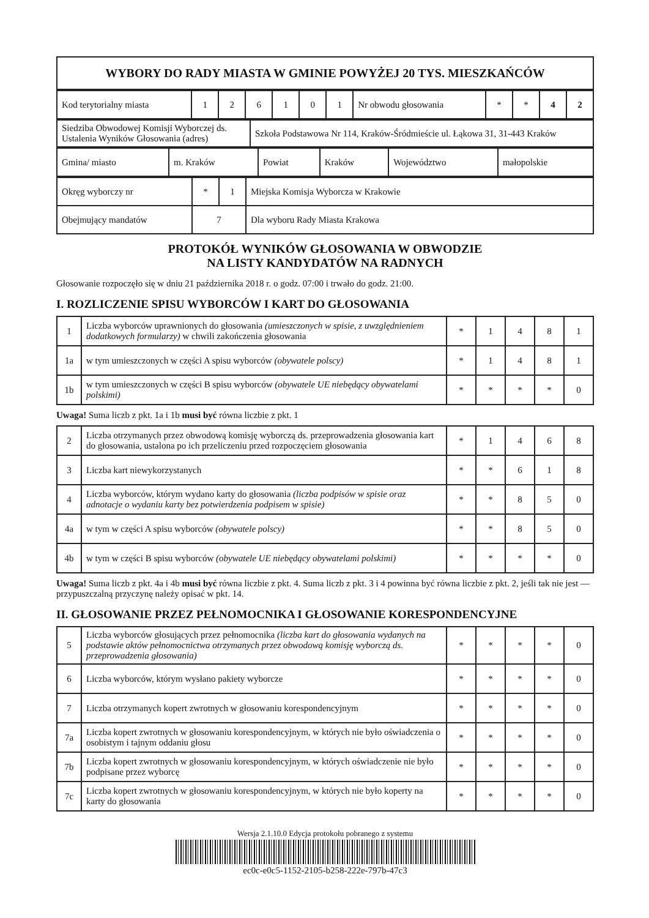| WYBORY DO RADY MIASTA W GMINIE POWYŻEJ 20 TYS. MIESZKAŃCÓW |
| Kod terytorialny miasta | 1 | 2 | 6 | 1 | 0 | 1 | Nr obwodu głosowania | * | * | 4 | 2 |
| Siedziba Obwodowej Komisji Wyborczej ds. Ustalenia Wyników Głosowania (adres) | Szkoła Podstawowa Nr 114, Kraków-Śródmieście ul. Łąkowa 31, 31-443 Kraków |
| Gmina/ miasto | m. Kraków | Powiat | Kraków | Województwo | małopolskie |
| Okręg wyborczy nr | * | 1 | Miejska Komisja Wyborcza w Krakowie |
| Obejmujący mandatów | 7 | | Dla wyboru Rady Miasta Krakowa |
PROTOKÓŁ WYNIKÓW GŁOSOWANIA W OBWODZIE
NA LISTY KANDYDATÓW NA RADNYCH
Głosowanie rozpoczęło się w dniu 21 października 2018 r. o godz. 07:00 i trwało do godz. 21:00.
I. ROZLICZENIE SPISU WYBORCÓW I KART DO GŁOSOWANIA
| 1 | Liczba wyborców uprawnionych do głosowania (umieszczonych w spisie, z uwzględnieniem dodatkowych formularzy) w chwili zakończenia głosowania | * | 1 | 4 | 8 | 1 |
| 1a | w tym umieszczonych w części A spisu wyborców (obywatele polscy) | * | 1 | 4 | 8 | 1 |
| 1b | w tym umieszczonych w części B spisu wyborców (obywatele UE niebędący obywatelami polskimi) | * | * | * | * | 0 |
Uwaga! Suma liczb z pkt. 1a i 1b musi być równa liczbie z pkt. 1
| 2 | Liczba otrzymanych przez obwodową komisję wyborczą ds. przeprowadzenia głosowania kart do głosowania, ustalona po ich przeliczeniu przed rozpoczęciem głosowania | * | 1 | 4 | 6 | 8 |
| 3 | Liczba kart niewykorzystanych | * | * | 6 | 1 | 8 |
| 4 | Liczba wyborców, którym wydano karty do głosowania (liczba podpisów w spisie oraz adnotacje o wydaniu karty bez potwierdzenia podpisem w spisie) | * | * | 8 | 5 | 0 |
| 4a | w tym w części A spisu wyborców (obywatele polscy) | * | * | 8 | 5 | 0 |
| 4b | w tym w części B spisu wyborców (obywatele UE niebędący obywatelami polskimi) | * | * | * | * | 0 |
Uwaga! Suma liczb z pkt. 4a i 4b musi być równa liczbie z pkt. 4. Suma liczb z pkt. 3 i 4 powinna być równa liczbie z pkt. 2, jeśli tak nie jest — przypuszczalną przyczynę należy opisać w pkt. 14.
II. GŁOSOWANIE PRZEZ PEŁNOMOCNIKA I GŁOSOWANIE KORESPONDENCYJNE
| 5 | Liczba wyborców głosujących przez pełnomocnika (liczba kart do głosowania wydanych na podstawie aktów pełnomocnictwa otrzymanych przez obwodową komisję wyborczą ds. przeprowadzenia głosowania) | * | * | * | * | 0 |
| 6 | Liczba wyborców, którym wysłano pakiety wyborcze | * | * | * | * | 0 |
| 7 | Liczba otrzymanych kopert zwrotnych w głosowaniu korespondencyjnym | * | * | * | * | 0 |
| 7a | Liczba kopert zwrotnych w głosowaniu korespondencyjnym, w których nie było oświadczenia o osobistym i tajnym oddaniu głosu | * | * | * | * | 0 |
| 7b | Liczba kopert zwrotnych w głosowaniu korespondencyjnym, w których oświadczenie nie było podpisane przez wyborcę | * | * | * | * | 0 |
| 7c | Liczba kopert zwrotnych w głosowaniu korespondencyjnym, w których nie było koperty na karty do głosowania | * | * | * | * | 0 |
Wersja 2.1.10.0 Edycja protokołu pobranego z systemu
ec0c-e0c5-1152-2105-b258-222e-797b-47c3